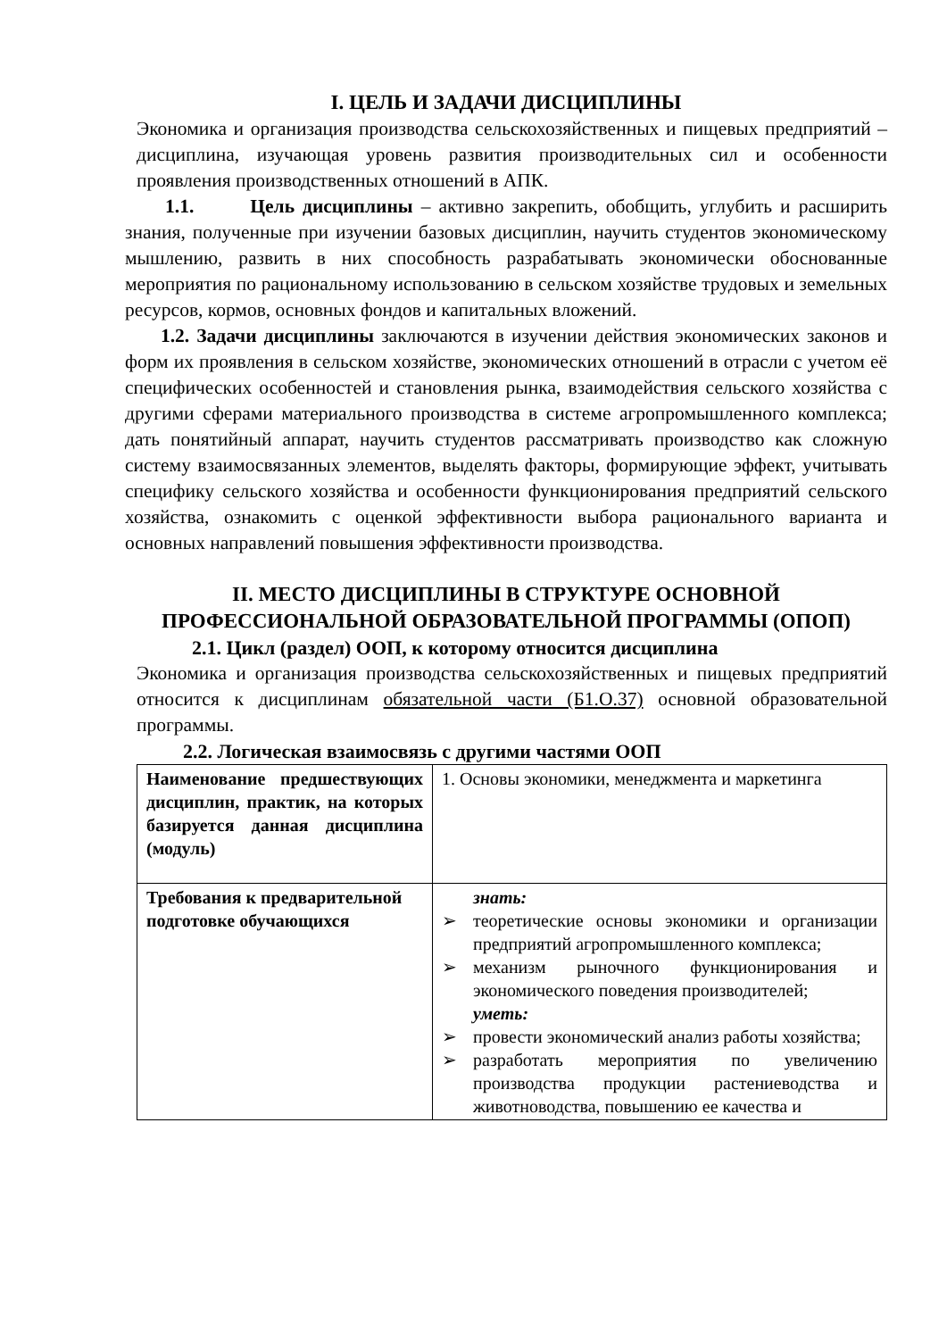I. ЦЕЛЬ И ЗАДАЧИ ДИСЦИПЛИНЫ
Экономика и организация производства сельскохозяйственных и пищевых предприятий – дисциплина, изучающая уровень развития производительных сил и особенности проявления производственных отношений в АПК.
1.1. Цель дисциплины – активно закрепить, обобщить, углубить и расширить знания, полученные при изучении базовых дисциплин, научить студентов экономическому мышлению, развить в них способность разрабатывать экономически обоснованные мероприятия по рациональному использованию в сельском хозяйстве трудовых и земельных ресурсов, кормов, основных фондов и капитальных вложений.
1.2. Задачи дисциплины заключаются в изучении действия экономических законов и форм их проявления в сельском хозяйстве, экономических отношений в отрасли с учетом её специфических особенностей и становления рынка, взаимодействия сельского хозяйства с другими сферами материального производства в системе агропромышленного комплекса; дать понятийный аппарат, научить студентов рассматривать производство как сложную систему взаимосвязанных элементов, выделять факторы, формирующие эффект, учитывать специфику сельского хозяйства и особенности функционирования предприятий сельского хозяйства, ознакомить с оценкой эффективности выбора рационального варианта и основных направлений повышения эффективности производства.
II. МЕСТО ДИСЦИПЛИНЫ В СТРУКТУРЕ ОСНОВНОЙ ПРОФЕССИОНАЛЬНОЙ ОБРАЗОВАТЕЛЬНОЙ ПРОГРАММЫ (ОПОП)
2.1. Цикл (раздел) ООП, к которому относится дисциплина
Экономика и организация производства сельскохозяйственных и пищевых предприятий относится к дисциплинам обязательной части (Б1.О.37) основной образовательной программы.
2.2. Логическая взаимосвязь с другими частями ООП
| Наименование предшествующих дисциплин, практик, на которых базируется данная дисциплина (модуль) | 1. Основы экономики, менеджмента и маркетинга |
| Требования к предварительной подготовке обучающихся | знать: ➢ теоретические основы экономики и организации предприятий агропромышленного комплекса; ➢ механизм рыночного функционирования и экономического поведения производителей; уметь: ➢ провести экономический анализ работы хозяйства; ➢ разработать мероприятия по увеличению производства продукции растениеводства и животноводства, повышению ее качества и |